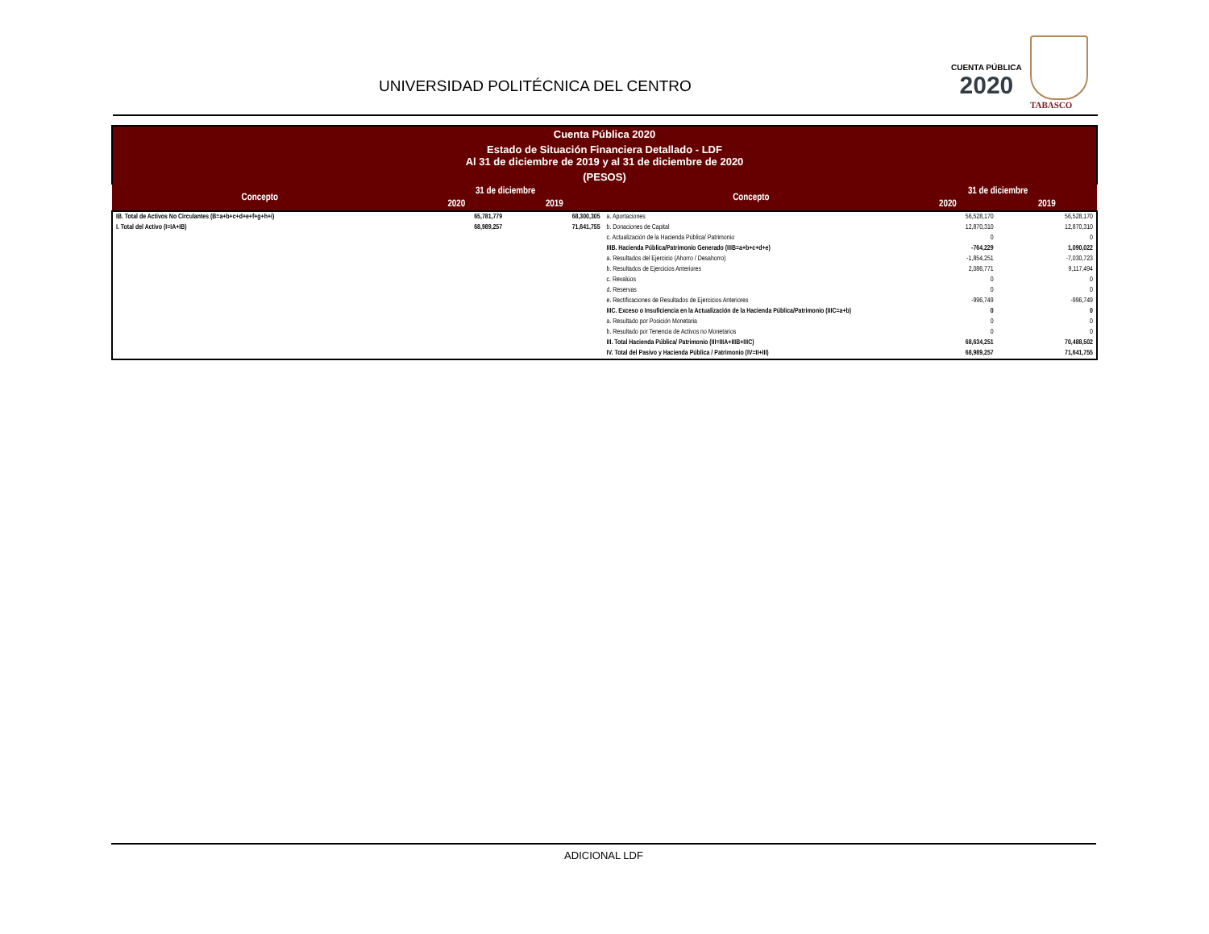UNIVERSIDAD POLITÉCNICA DEL CENTRO
CUENTA PÚBLICA
2020
TABASCO
Cuenta Pública 2020
Estado de Situación Financiera Detallado - LDF
Al 31 de diciembre de 2019 y al 31 de diciembre de 2020
(PESOS)
| Concepto | 31 de diciembre | | Concepto | 31 de diciembre | |
| --- | --- | --- | --- | --- | --- |
| | 2020 | 2019 | | 2020 | 2019 |
| IB. Total de Activos No Circulantes (B=a+b+c+d+e+f+g+h+i) | 65,781,779 | 68,300,305 | a. Aportaciones | 56,528,170 | 56,528,170 |
| I. Total del Activo (I=IA+IB) | 68,989,257 | 71,641,755 | b. Donaciones de Capital | 12,870,310 | 12,870,310 |
| | | | c. Actualización de la Hacienda Pública/ Patrimonio | 0 | 0 |
| | | | IIIB. Hacienda Pública/Patrimonio Generado (IIIB=a+b+c+d+e) | -764,229 | 1,090,022 |
| | | | a. Resultados del Ejercicio (Ahorro / Desahorro) | -1,854,251 | -7,030,723 |
| | | | b. Resultados de Ejercicios Anteriores | 2,086,771 | 9,117,494 |
| | | | c. Revalúos | 0 | 0 |
| | | | d. Reservas | 0 | 0 |
| | | | e. Rectificaciones de Resultados de Ejercicios Anteriores | -996,749 | -996,749 |
| | | | IIIC. Exceso o Insuficiencia en la Actualización de la Hacienda Pública/Patrimonio (IIIC=a+b) | 0 | 0 |
| | | | a. Resultado por Posición Monetaria | 0 | 0 |
| | | | b. Resultado por Tenencia de Activos no Monetarios | 0 | 0 |
| | | | III. Total Hacienda Pública/ Patrimonio (III=IIIA+IIIB+IIIC) | 68,634,251 | 70,488,502 |
| | | | IV. Total del Pasivo y Hacienda Pública / Patrimonio (IV=II+III) | 68,989,257 | 71,641,755 |
ADICIONAL LDF